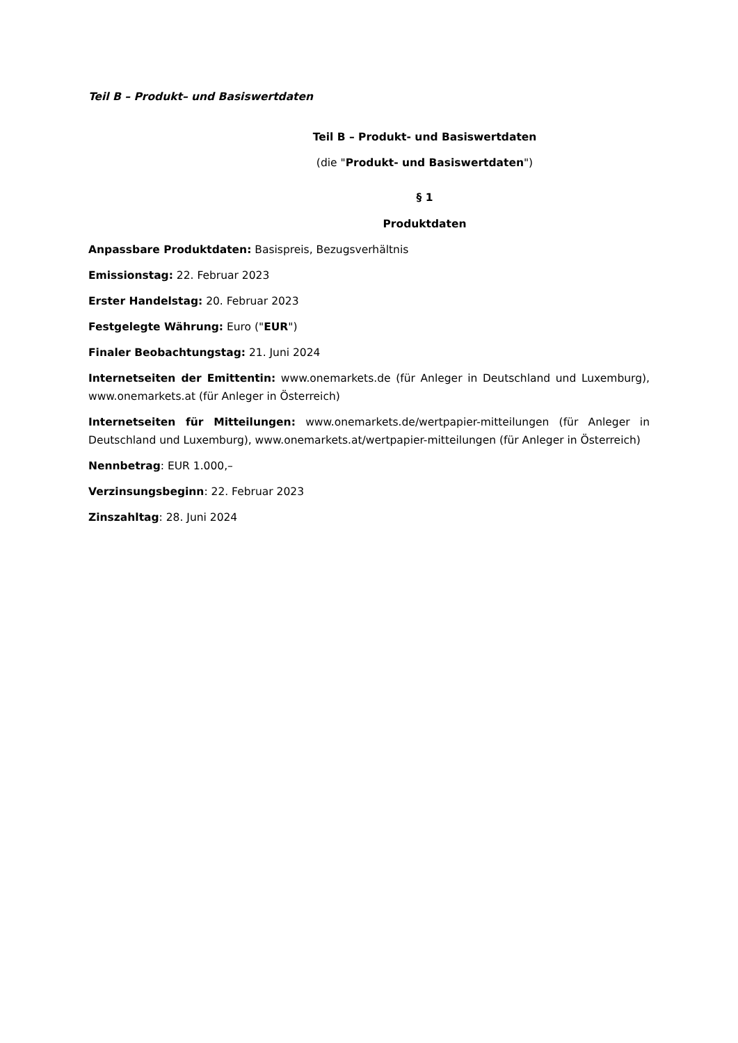Teil B – Produkt– und Basiswertdaten
Teil B – Produkt- und Basiswertdaten
(die "Produkt- und Basiswertdaten")
§ 1
Produktdaten
Anpassbare Produktdaten: Basispreis, Bezugsverhältnis
Emissionstag: 22. Februar 2023
Erster Handelstag: 20. Februar 2023
Festgelegte Währung: Euro ("EUR")
Finaler Beobachtungstag: 21. Juni 2024
Internetseiten der Emittentin: www.onemarkets.de (für Anleger in Deutschland und Luxemburg), www.onemarkets.at (für Anleger in Österreich)
Internetseiten für Mitteilungen: www.onemarkets.de/wertpapier-mitteilungen (für Anleger in Deutschland und Luxemburg), www.onemarkets.at/wertpapier-mitteilungen (für Anleger in Österreich)
Nennbetrag: EUR 1.000,–
Verzinsungsbeginn: 22. Februar 2023
Zinszahltag: 28. Juni 2024